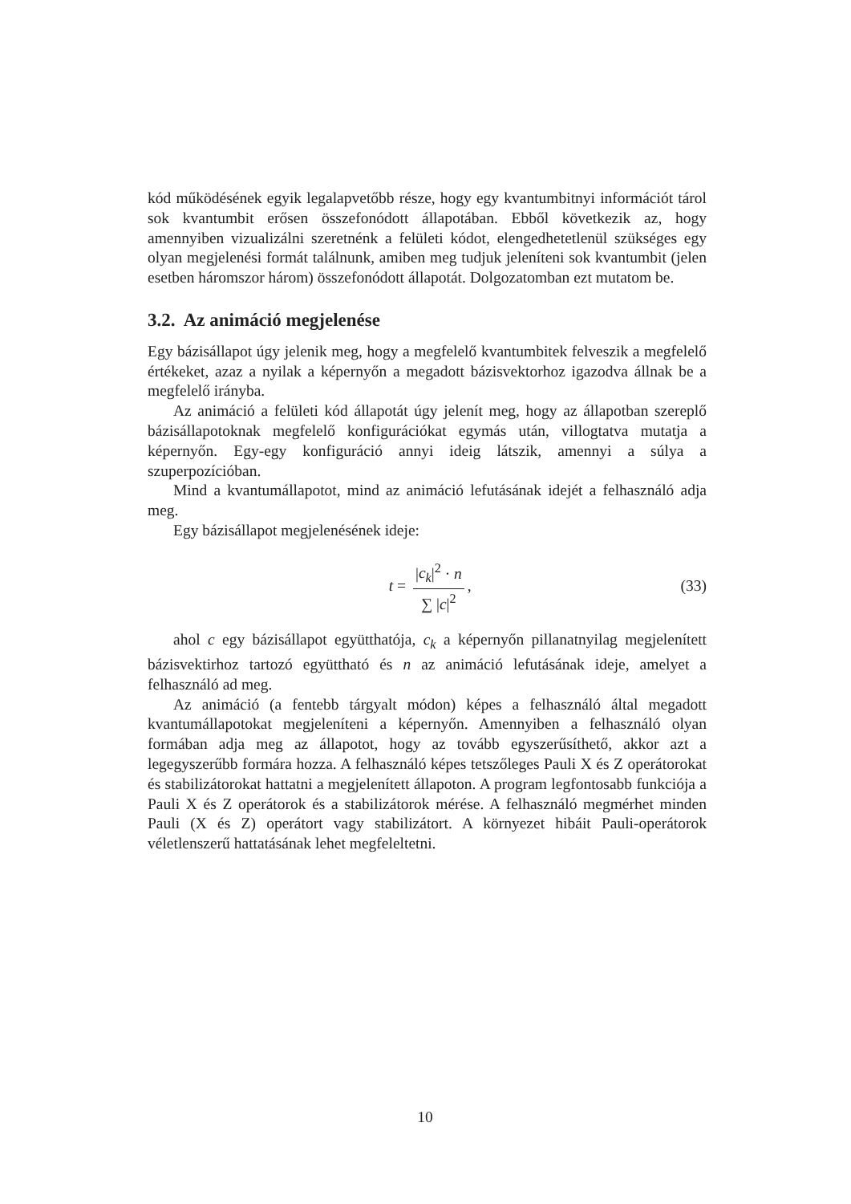kód működésének egyik legalapvetőbb része, hogy egy kvantumbitnyi információt tárol sok kvantumbit erősen összefonódott állapotában. Ebből következik az, hogy amennyiben vizualizálni szeretnénk a felületi kódot, elengedhetetlenül szükséges egy olyan megjelenési formát találnunk, amiben meg tudjuk jeleníteni sok kvantumbit (jelen esetben háromszor három) összefonódott állapotát. Dolgozatomban ezt mutatom be.
3.2. Az animáció megjelenése
Egy bázisállapot úgy jelenik meg, hogy a megfelelő kvantumbitek felveszik a megfelelő értékeket, azaz a nyilak a képernyőn a megadott bázisvektorhoz igazodva állnak be a megfelelő irányba.
Az animáció a felületi kód állapotát úgy jelenít meg, hogy az állapotban szereplő bázisállapotoknak megfelelő konfigurációkat egymás után, villogtatva mutatja a képernyőn. Egy-egy konfiguráció annyi ideig látszik, amennyi a súlya a szuperpozícióban.
Mind a kvantumállapotot, mind az animáció lefutásának idejét a felhasználó adja meg.
Egy bázisállapot megjelenésének ideje:
t = |c<sub>k</sub>|<sup>2</sup> · n ∑ |c|<sup>2</sup>, (33)
ahol c egy bázisállapot együtthatója, c<sub>k</sub> a képernyőn pillanatnyilag megjelenített bázisvektirhoz tartozó együttható és n az animáció lefutásának ideje, amelyet a felhasználó ad meg.
Az animáció (a fentebb tárgyalt módon) képes a felhasználó által megadott kvantumállapotokat megjeleníteni a képernyőn. Amennyiben a felhasználó olyan formában adja meg az állapotot, hogy az tovább egyszerűsíthető, akkor azt a legegyszerűbb formára hozza. A felhasználó képes tetszőleges Pauli X és Z operátorokat és stabilizátorokat hattatni a megjelenített állapoton. A program legfontosabb funkciója a Pauli X és Z operátorok és a stabilizátorok mérése. A felhasználó megmérhet minden Pauli (X és Z) operátort vagy stabilizátort. A környezet hibáit Pauli-operátorok véletlenszerű hattatásának lehet megfeleltetni.
10